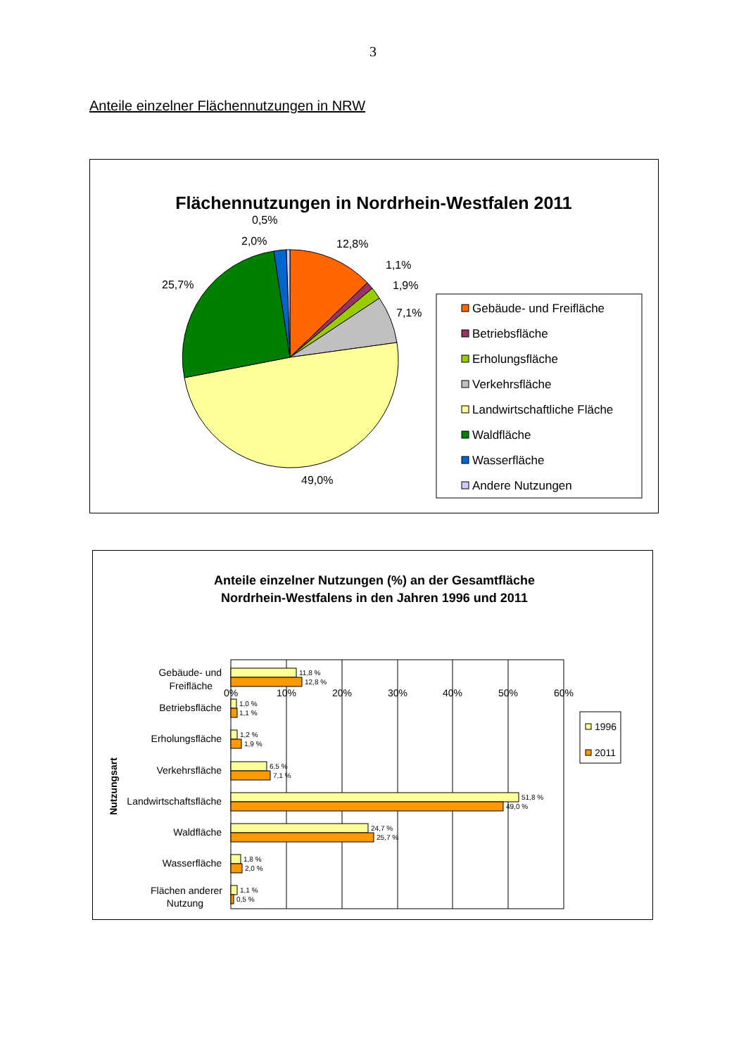3
Anteile einzelner Flächennutzungen in NRW
Flächennutzungen in Nordrhein-Westfalen 2011
12,8%
1,1%
1,9%
7,1%
49,0%
25,7%
2,0%
0,5%
Gebäude- und Freifläche
Betriebsfläche
Erholungsfläche
Verkehrsfläche
Landwirtschaftliche Fläche
Waldfläche
Wasserfläche
Andere Nutzungen
Anteile einzelner Nutzungen (%) an der Gesamtfläche
Nordrhein-Westfalens in den Jahren 1996 und 2011
0%
10%
20%
30%
40%
50%
60%
11,8 %
12,8 %
1,0 %
1,1 %
1,2 %
1,9 %
6,5 %
7,1 %
51,8 %
49,0 %
24,7 %
25,7 %
1,8 %
2,0 %
1,1 %
0,5 %
Gebäude- und
Freifläche
Betriebsfläche
Erholungsfläche
Verkehrsfläche
Landwirtschaftsfläche
Waldfläche
Wasserfläche
Flächen anderer
Nutzung
Nutzungsart
1996
2011